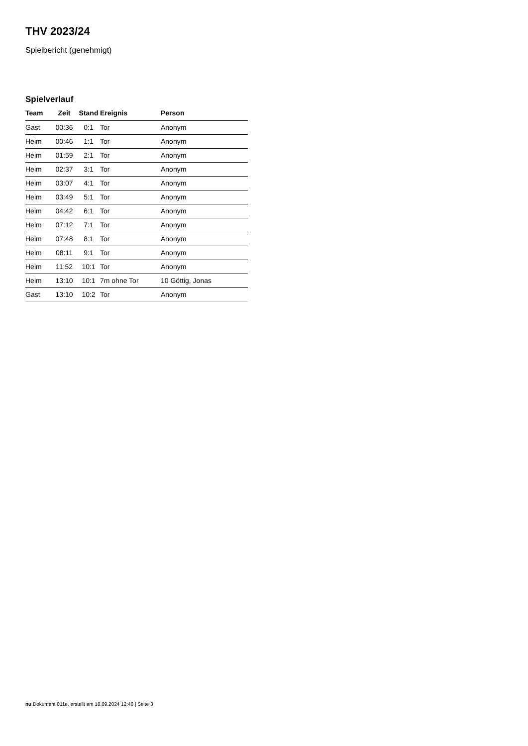THV 2023/24
Spielbericht (genehmigt)
Spielverlauf
| Team | Zeit | Stand | Ereignis | Person |
| --- | --- | --- | --- | --- |
| Gast | 00:36 | 0:1 | Tor | Anonym |
| Heim | 00:46 | 1:1 | Tor | Anonym |
| Heim | 01:59 | 2:1 | Tor | Anonym |
| Heim | 02:37 | 3:1 | Tor | Anonym |
| Heim | 03:07 | 4:1 | Tor | Anonym |
| Heim | 03:49 | 5:1 | Tor | Anonym |
| Heim | 04:42 | 6:1 | Tor | Anonym |
| Heim | 07:12 | 7:1 | Tor | Anonym |
| Heim | 07:48 | 8:1 | Tor | Anonym |
| Heim | 08:11 | 9:1 | Tor | Anonym |
| Heim | 11:52 | 10:1 | Tor | Anonym |
| Heim | 13:10 | 10:1 | 7m ohne Tor | 10 Göttig, Jonas |
| Gast | 13:10 | 10:2 | Tor | Anonym |
nu.Dokument 011e, erstellt am 18.09.2024 12:46 | Seite 3